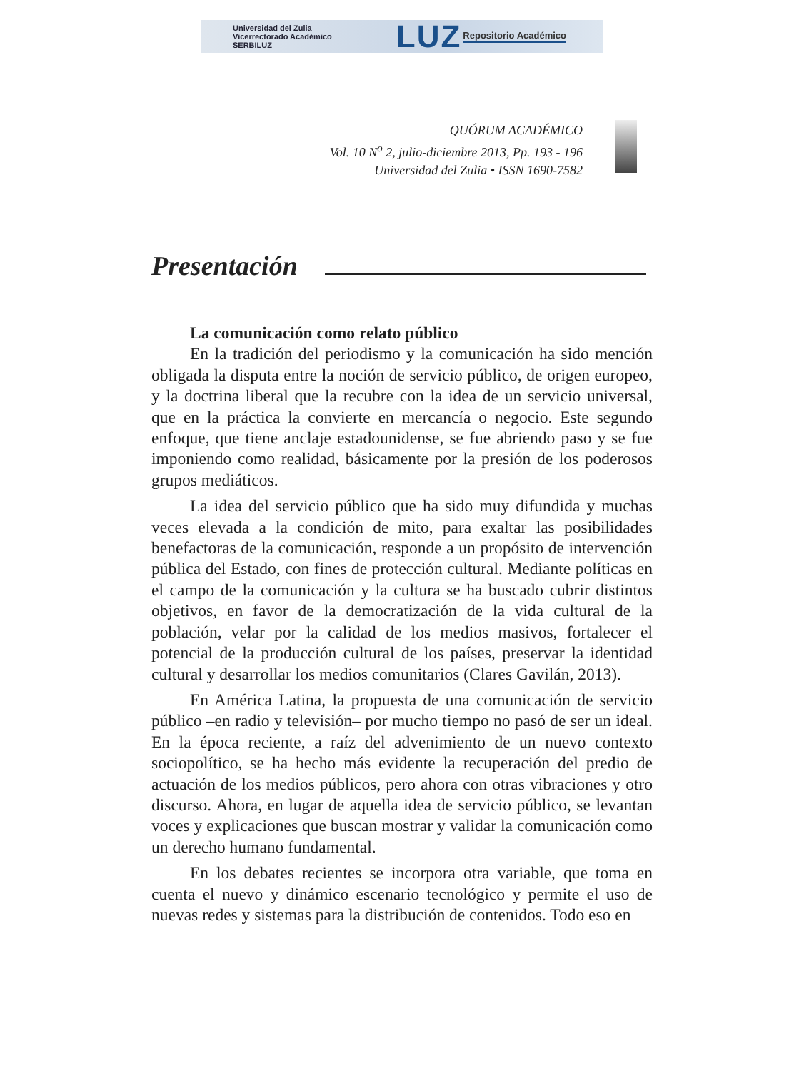Universidad del Zulia
Vicerrectorado Académico
SERBILUZ
LUZ
Repositorio Académico
QUÓRUM ACADÉMICO
Vol. 10 N<sup>o</sup> 2, julio-diciembre 2013, Pp. 193 - 196
Universidad del Zulia • ISSN 1690-7582
Presentación
La comunicación como relato público
En la tradición del periodismo y la comunicación ha sido mención obligada la disputa entre la noción de servicio público, de origen europeo, y la doctrina liberal que la recubre con la idea de un servicio universal, que en la práctica la convierte en mercancía o negocio. Este segundo enfoque, que tiene anclaje estadounidense, se fue abriendo paso y se fue imponiendo como realidad, básicamente por la presión de los poderosos grupos mediáticos.
La idea del servicio público que ha sido muy difundida y muchas veces elevada a la condición de mito, para exaltar las posibilidades benefactoras de la comunicación, responde a un propósito de intervención pública del Estado, con fines de protección cultural. Mediante políticas en el campo de la comunicación y la cultura se ha buscado cubrir distintos objetivos, en favor de la democratización de la vida cultural de la población, velar por la calidad de los medios masivos, fortalecer el potencial de la producción cultural de los países, preservar la identidad cultural y desarrollar los medios comunitarios (Clares Gavilán, 2013).
En América Latina, la propuesta de una comunicación de servicio público –en radio y televisión– por mucho tiempo no pasó de ser un ideal. En la época reciente, a raíz del advenimiento de un nuevo contexto sociopolítico, se ha hecho más evidente la recuperación del predio de actuación de los medios públicos, pero ahora con otras vibraciones y otro discurso. Ahora, en lugar de aquella idea de servicio público, se levantan voces y explicaciones que buscan mostrar y validar la comunicación como un derecho humano fundamental.
En los debates recientes se incorpora otra variable, que toma en cuenta el nuevo y dinámico escenario tecnológico y permite el uso de nuevas redes y sistemas para la distribución de contenidos. Todo eso en